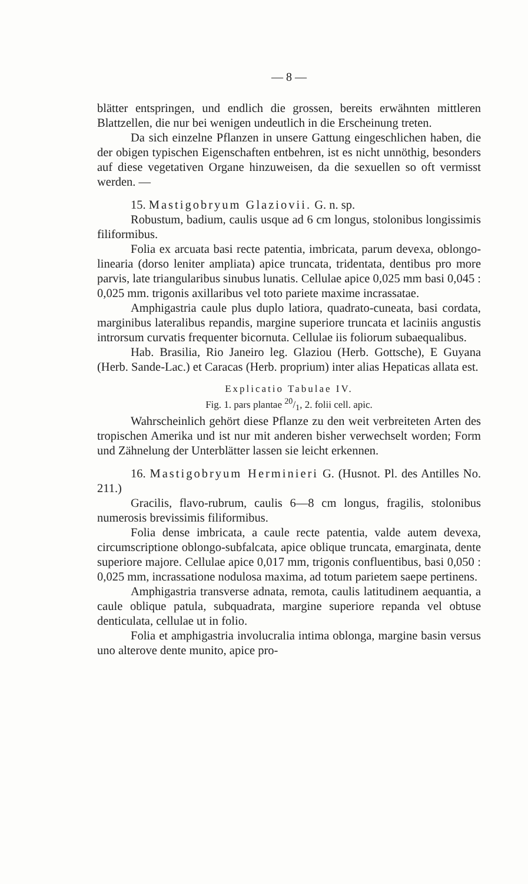— 8 —
blätter entspringen, und endlich die grossen, bereits erwähnten mittleren Blattzellen, die nur bei wenigen undeutlich in die Erscheinung treten.
Da sich einzelne Pflanzen in unsere Gattung eingeschlichen haben, die der obigen typischen Eigenschaften entbehren, ist es nicht unnöthig, besonders auf diese vegetativen Organe hinzuweisen, da die sexuellen so oft vermisst werden. —
15. Mastigobryum Glaziovii. G. n. sp.
Robustum, badium, caulis usque ad 6 cm longus, stolonibus longissimis filiformibus.
Folia ex arcuata basi recte patentia, imbricata, parum devexa, oblongo-linearia (dorso leniter ampliata) apice truncata, tridentata, dentibus pro more parvis, late triangularibus sinubus lunatis. Cellulae apice 0,025 mm basi 0,045 : 0,025 mm. trigonis axillaribus vel toto pariete maxime incrassatae.
Amphigastria caule plus duplo latiora, quadrato-cuneata, basi cordata, marginibus lateralibus repandis, margine superiore truncata et laciniis angustis introrsum curvatis frequenter bicornuta. Cellulae iis foliorum subaequalibus.
Hab. Brasilia, Rio Janeiro leg. Glaziou (Herb. Gottsche), E Guyana (Herb. Sande-Lac.) et Caracas (Herb. proprium) inter alias Hepaticas allata est.
Explicatio Tabulae IV.
Fig. 1. pars plantae 20/1, 2. folii cell. apic.
Wahrscheinlich gehört diese Pflanze zu den weit verbreiteten Arten des tropischen Amerika und ist nur mit anderen bisher verwechselt worden; Form und Zähnelung der Unterblätter lassen sie leicht erkennen.
16. Mastigobryum Herminieri G. (Husnot. Pl. des Antilles No. 211.)
Gracilis, flavo-rubrum, caulis 6—8 cm longus, fragilis, stolonibus numerosis brevissimis filiformibus.
Folia dense imbricata, a caule recte patentia, valde autem devexa, circumscriptione oblongo-subfalcata, apice oblique truncata, emarginata, dente superiore majore. Cellulae apice 0,017 mm, trigonis confluentibus, basi 0,050 : 0,025 mm, incrassatione nodulosa maxima, ad totum parietem saepe pertinens.
Amphigastria transverse adnata, remota, caulis latitudinem aequantia, a caule oblique patula, subquadrata, margine superiore repanda vel obtuse denticulata, cellulae ut in folio.
Folia et amphigastria involucralia intima oblonga, margine basin versus uno alterove dente munito, apice pro-